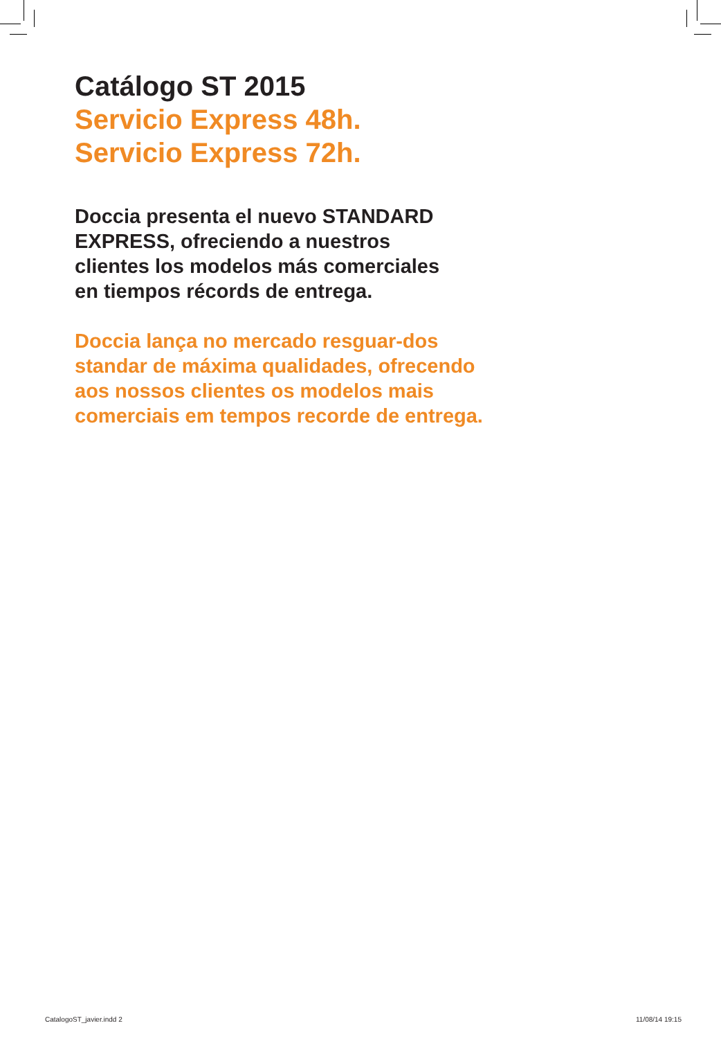Catálogo ST 2015
Servicio Express 48h.
Servicio Express 72h.
Doccia presenta el nuevo STANDARD
EXPRESS, ofreciendo a nuestros
clientes los modelos más comerciales
en tiempos récords de entrega.
Doccia lança no mercado resguar-dos
standar de máxima qualidades, ofrecendo
aos nossos clientes os modelos mais
comerciais em tempos recorde de entrega.
CatalogoST_javier.indd 2 11/08/14 19:15